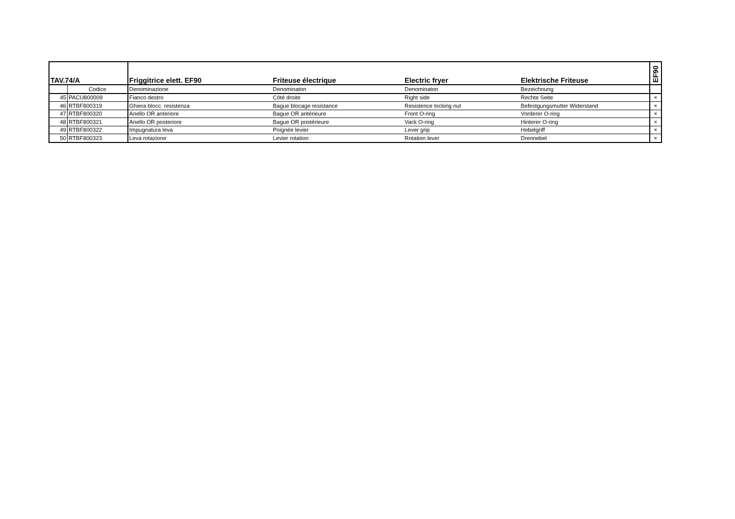| TAV.74/A | | Friggitrice elett. EF90 | Friteuse électrique | Electric fryer | Elektrische Friteuse | EF90 |
| --- | --- | --- | --- | --- | --- | --- |
| | Codice | Denominazione | Denominaton | Denominaton | Bezeichnung | |
| 45 | PACU800009 | Fianco destro | Côté droite | Right side | Rechte Seite | × |
| 46 | RTBF800319 | Ghiera blocc. resistenza | Bague blocage resistance | Resistence locking nut | Befestgungsmutter Widerstand | × |
| 47 | RTBF800320 | Anello OR anteriore | Bague OR antérieure | Front O-ring | Vorderer O-ring | × |
| 48 | RTBF800321 | Anello OR posteriore | Bague OR postérieure | Vack O-ring | Hinterer O-ring | × |
| 49 | RTBF800322 | Impugnatura leva | Poignée levier | Lever grip | Hebelgriff | × |
| 50 | RTBF800323 | Leva rotazione | Levier rotation | Rotation lever | Drennebel | × |